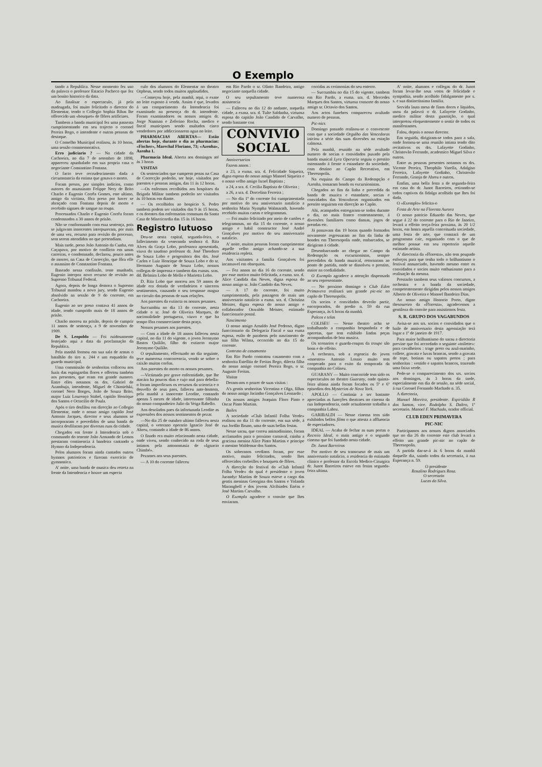O Exemplo
tando a Republica. Nesse momento fez uso da palavra o professor Estacio Pacheco que fez um bonito historico da data.
Ao finalisar o espectaculo, já pela madrugada, foi muito felicitado o director do Elementar, tendo o Collegio Sophia Ribas lhe offerecido um «bouquet» de flôres artificiaes.
Tambem a banda municipal fez uma passeata cumprimentando em seu trajecto o coronel Pereira Rego, o intendente e outras pessoas de destaque.
O Conselho Municipal realisou, ás 10 horas, uma sessão commemorativa.
Erro judiciario ? — Na cidade da Cachoeira, no dia 7 de setembro de 1898, appareceu apunhalado em sua propria casa o negociante Constantino Fontana.
O facto teve recrudescimento dada a circumstancia da estima que gosava o morto.
Foram presos, por simples indicios, como autores do assassinato Felippe Nery de Brito Charão e Eugenio Corrêa Gomes, este ultimo, amigo da victima, fôra preso por haver se abraçado com Fontana depois de morto e recebido signaes de sangue na roupa.
Processados Charão e Eugenio Corrêa foram condemnados a 30 annos de prisão.
Não se conformando com essa sentença, pois se julgavam innocentes interpuzeram, por mais de uma vez, recurso para revisão do processo, sem serem attendidos no que pretendiam.
Mais tarde, preso João Antonio da Cunha, em Caçapava, por motivo de conflicto em umas carreiras, e condemnado, declarou, pouco antes de morrer, na Casa de Correcção, que fôra elle o assassino de Constantino Fontana.
Baseado nessa confissão, teste munhada, Eugenio interpoz novo recurso de revisão ao Supremo Tribunal Federal.
Agora, depois de longa demora o Supremo Tribunal mandou a novo jury, sendo Eugenio absolvido na sessão de 9 do corrente, em Cachoeira.
Eugenio ao ser preso contava 41 annos de idade, tendo cumprido mais de 18 annos de prisão.
Charão morreu na prisão, depois de cumprir 11 annos de sentença, a 9 de novembro de 1909.
De S. Leopoldo — Foi ruidosamente festejado aqui a data da proclamação da Republica.
Pela manhã formou em sua sala de armas o batalhão do tiro n. 244 e um esquadrão da guarda municipal.
Uma commissão de senhoritas collocou nos fuzis das espingardas flores e offertou também aos presentes, que eram em grande numero. Entre elles notamos os drs. Gabriel de Azambuja, intendente, Miguel de Chimielski, coronel Nero Borges, João de Souza Brito, major Luiz Lourenço Stabel, capitão Henrique dos Santos e Octacilio de Paula.
Após o tiro desfilou em direcção ao Collegio Elementar, onde o nosso amigo capitão José Antonio Jacques, director e seus alumnos se incorporaram e precedidos de uma banda de musica desfilaram por diversas ruas da cidade.
Chegados em frente á Intendencia sob o commando do tenente João Armando de Lemos prestaram continencia á bandeira cantando o Hymno da Independencia.
Pelos alumnos foram ainda cantados outros hymnos patrioticos e fizeram exercicio de gymnastica.
A' noite, uma banda de musica deu retreta na frente da Intendencia e houve um especta
culo dos alumnos do Elementar no theatro Orpheus, sendo todos muitos applaudidos.
—Começou hoje, pela manhã, aqui, o exme no leite exposto á venda. Assim é que, levados á um compartimento da Intendencia foi examinado na presença do dr. intendente. Foram examinadores os nossos amigos dr. Jorge Naaman e Zeferino Rocha, medico e fiscal municipaes sendo multados cinco vendedores por addiccionarem agua no leite.
PHARMACIAS ABERTAS— Estão abertas hoje, durante o dia as pharmacias: «Fischer», Marechal Floriano, 73; «Azenha», Azenha 1.
Pharmacia Ideal. Aberta aos domingos até ás 3 horas
VISITAS
Os sentenciados que cumprem penas na Casa de Correcção poderão, ser hoje, visitados por parentes e pessoas amigas, das 11 ás 12 horas.
—Os enfermos recolhidos aos hospitaes da Brigada Militar tambem poderão ser visitados ás 10 horas em diante.
— Os recolhidos ao hospicio S. Pedro tambem podem ser visitados das 9 ás 15 horas, e os doentes das enfermarias communs da Santa Casa de Misericordia das 15 ás 16 horas.
Registro lutuoso
Deu-se nesta capital, segunda-feira, o fallecimento da veneranda senhora d. Rita Alves da Graça Lobo, professora aposentada, viuva do saudoso professor dr. José Theodoro de Souza Lobo e progenitora dos drs. José Carlos e Luiz Henrique de Souza Lobo e do sr. Hermano Augusto de Souza Lobo, nossos collegas de imprensa e tambem das exmas. sras. dd. Belmira Lobo de Mello e Marietta Lobo.
D. Rita Lobo que morreu aos 59 annos de idade era dotada de verdadeiros e sinceros sentimentos, causando o seu trespasse magua no circulo das pessoas de suas relações.
Aos parentes da extincta os nossos pesames.
Succumbiu no dia 13 do corrente, nesta cidade o sr. José de Oliveira Marques, de nacionalidade portugueza, viuvo e que ha tempo fôra commerciante desta praça.
Nossos pesames aos parentes.
— Com a idade de 18 annos falleceu nesta capital, no dia 11 do vigente, o joven Jeronymo Bastos Quilião, filho do extincto major Jeronymo Quilião.
O sepultamento, effectuado no dia seguinte, teve numerosa concorrencia, vendo se sobre o caixão muitas corôas.
Aos parentes do morto os nossos pesames.
—Victimada por grave enfermidade, que lhe atacára ha poucos dias e cujo mal para debella-o foram improficuos os recursos da sciencia e o desvello de seus paes, falleceu ante-hontem, pela manhã a innocente Leodite, contando apenas 5 mezes de idade, interessante filhinha do nosso companheiro Julio da Veiga Rabello.
Aos desolados paes da infortunada Leodite as expressões dos nossos sentimentos de pezar.
—No dia 25 de outubro ultimo falleceu nesta capital, o veterano operario Ignacio José de Abreu, contando a idade de 86 annos.
O finado era muito relacionado nesta cidade, onde viveu, sendo conhecido na roda de seus intimos pela antonomasia de «Ignacio Chimbé».
Pezames aos seus parentes.
— A 10 do corrente falleceu
em Rio Pardo o sr. Olinto Bandeira, antigo negociante naquella cidade.
O seu sepultamento teve numerosa assistencia
— Falleceu no dia 12 do andante, naquella cidade, a exma. sra. d. Tulte Saldanha, virtuosa esposa do capitão João Candido de Carvalho, sendo bastante con
CONVIVIO SOCIAL
Anniversarios
Fazem annos :
a 23, a exma. sra. d. Felicidade Siqueira, digna esposa do nosso amigo Manoel Siqueira e o nosso velho amigo Israel Baptista ;
a 24, a sra. d. Cecilia Baptista de Oliveira ;
a 26, a sra. d. Dorcelina Ferreira ;
— No dia 1º do corrente foi cumprimentada por motivo do seu anniversario natalicio a senhorita Maria Nympha Walmarath, havendo recebido muitas cartas e telegrammas.
— Foi muito felicitado por meio de cartões e telegrammas, no dia 15 do corrente, o nosso amigo e habil constructor José André Gonçalves por motivo do seu anniversario natalicio.
A' noite, muitas pessoas foram cumprimentar aquelle velho amigo achando-se a sua residencia repleta.
Aos visitantes a familia Gonçalves foi incansavel em obsequios.
— Fez annos no dia 16 do corrente, sendo por esse motivo muito felicitada, a exma. sra. d. Alice Candida das Neves, digna esposa do nosso amigo sr. João Candido das Neves.
— A 17 do corrente, foi muito cumprimentada, pela passagem de mais um anniversario natalicio a exma. sra. d. Christina Meister, digna esposa do nosso amigo e collaborador Oswaldo Meister, estimado funccionario postal.
Nascimento
O nosso amigo Arnaldo José Pedroso, digno funccionario da Delegacia Fiscal e sua exma esposa, estão de parabens pelo nascimento de sua filha Wilma, occorrido no dia 15 do corrente.
Contrato de casamento
Em Rio Pardo contratou casamento com a senhorita Estellita de Freitas Rego, dilecta filha do nosso amigo coronel Pereira Rego, o sr. Augusto Freitas.
Visitas
Deram-nos o prazer de suas visitas :
A's gentis senhoritas Vicentina e Olga, filhas do nosso amigo Jacintho Gonçalves Leonardo ;
Os nossos amigos Joaquim Floro Pinto e Oscar Pinto Martins.
Bailes
A sociedade «Club Infantil Folha Verde» realisou no dia 11 do corrente, em sua séde, á rua Jordão Bruno, uma de suas bellas festas.
Nesse sarau, que correu animadissimo, foram acclamados para o proximo carnaval, rainha a graciosa menina Alice Pinto Martins e principe o menino Waldemar dos Santos.
Os soberanos verdinos foram, por esse motivo, muito felicitados, sendo lhes offerecidos corbeilles e bouquets de flôres.
A direcção do festival do «Club Infantil Folha Verde» do qual é presidente o joven Jurandyr Martins de Souza esteve a cargo das gentis meninas Georgina dos Santos e Yolanda Maranghell e dos jovens Alcibiades Enéas e José Martins Carvalho.
O Exemplo agradece o convite que lhes enviaram.
corridas as cerimonias do seu enterro.
— Succumbiu no dia 15 do vigente, tambem em Rio Pardo, a exma. sra. d. Mercedes Marques dos Santos, virtuosa consorte do nosso amigo sr. Octavio dos Santos.
Aos actos funebres compareceu avultado numero de pessoas.
Pic-nics
Domingo passado realisou-se o convescote com que a sociedade Orgulho das Vencedoras iniciou a série das suas diversões na estação calmosa.
Pela manhã, reunido na séde avultado numero de socias e convidados puxado pela banda musical Lyra Operaria seguiu o prestito ostentando á frente o estandarte da sociedade, com destino ao Capão Recreativo, em Theresopolis.
Na esquina do Campo da Redempção e Azenha, tomaram bonds os excursionistas.
Chegados ao fim da linha e precedida da banda de muzica e estandarte, socias e convidados das Vencedoras organisados em prestito seguiram em direcção ao Capão.
Ahi, acampados entregaram-se todos durante o dia, no mais franco contentamento, á diversões familiares como dansas, jogos de prendas etc.
Já passavam das 19 horas quando formados novamente regressaram ao fim da linha de bondes em Theresopolis onde, embarcados, se dirigiram á cidade.
Desembarcando ao chegar no Campo da Redempção os excursionistas, sempre precedidos da banda muzical, retornaram ao ponto de partida, onde se dissolveu o prestito, maior na cordialidade.
O Exemplo agradece a attenção dispensada ao seu representante.
— No proximo domingo o Club Eden Primavera realisará um grande pic-nic no capão de Theresopolis.
Os socios e convidados deverão partir, encorporados, do predio n. 59 da rua Esperança, ás 6 horas da manhã.
Palcos e telas
COLISEU — Nesse theatro acha se trabalhando a companhia hespanhola e de operetas, que tem exhibido lindas peças acompanhadas de boa musica.
Os scenarios e guarda-roupas da troupe são bons e de effeito.
A orchestra, sob a regencia do joven «maestro» Antonio Lossio muito tem cooperado para o exito da temporada da companhia no Coliseu.
GUARANY — Muito concorride tem sido os espectaculos no theatro Guarany, onde quinta-feira ultima ainda foram focados os 5º e 6º episodios dos Mysterios de Nova York.
APOLLO — Continúa a ser bastante apreciadas as funcções theatraes no cinema da rua Independencia, onde actualmente trabalha a companhia Lahoz.
GARIBALDI — Nesse cinema tem sido exhibidos bellos films o que attesta a affluencia de espectadores.
IDEAL — Acaba de fechar as suas portas o Recreio Ideal, o mais antigo e o segundo cinema que foi fundado nesta cidade.
Dr. Junot Barreiros
Por motivo de seu transcurso de mais um anniversario natalicio, a residencia do estimado clinico e professor da Escola Medico-Cirurgica dr. Junot Barreiros esteve em festas segunda-feira ultima.
A' noite, alumnos e collegas do dr. Junot foram levar-lhe seus votos de felicidade e sympathia, sendo acolhido fidalgamente por s. s. e sua distinctissima familia.
Servida lauta mesa de finos doces e liquidos, usou da palavrá o dr. Lafayette Godinho, medico militar desta guarnição, o qual interpretou eloquentemente o sentir de todos os manifestantes.
Falou, depois o nosso director.
Em seguida, dirigiram-se todos para a sala, onde formou-se uma reunião intima tendo dito recitativos os drs. Lafayette Godinho, Christovão Ferrando, academico Miguel Silva e outros.
Entre as pessoas presentes notamos os drs. Vicente Pereira, Theophilo Varella, Adalgiso Ferreira, Lafayette Godinho, Christovão Ferrando, Granja de Abreu e outros.
Emfim, uma bella festa a de segunda-feira em casa do dr. Junot Barreiros, retirando-se todos captivos da fidalga acolhida que lhes foi dada.
O «Exemplo» felicita-o
Festa de Arte na Floresta Aurora
O nosso patricio Eduardo das Neves, que segue á 22 do corrente para o Rio de Janeiro, levará a effeito terça-feira proxima, ás 20 1/2 horas, em honra aquella conceituada sociedade, uma festa de arte, que constará de um programma caic, organisado com o que de melhor possue em seu repertorio aquelle estimado artista.
A' directoria da «Floresta», não tem poupado esforços para que tenha todo o brilhantismo o festival annunciado, havendo mesmo entre os convidados e socios muito enthusiasmo para a realisação da mesma.
Prestarão tambem seus valiosos concursos, a orchestra e a banda da sociedade, competentemente dirigidas pelos nossos amigos Alberto de Oliveira e Manoel Bandeira Dias.
Ao nosso amigo Honorio Porto, digno thesoureiro da «Floresta», agradecemos a gentileza do convite para assistirmos festa.
S. R. GRUPO DOS VAGABUNDOS
Avisa-se aos srs. socios e convidados que o baile de anniversario desta agremiação terá logar a 1º de janeiro de 1917.
Para maior brilhantismo do sarau a directoria previne que foi accordado o seguinte «toilette»: para cavalheiros : trage preto ou azul-marinho, collete, gravata e luvas brancas, sendo a gravata de tope, botinas ou sapatos pretos ; para senhoritas : vestido e sapatos brancos, trazendo uma faixa verde.
Pede-se o comparecimento dos srs. socios aos domingos, ás 3 horas da tarde, especialmente em dia de sessão, na séde social, á rua Coronel Fernando Machado n. 35.
A directoria,
Manoel Moreira, presidente. Espiridião R dos Santos, vice. Rodolpho S. Daltro, 1º secretario. Manoel F. Machado, orador official.
CLUB EDEN PRIMAVERA
PIC-NIC
Participamos aos nossos dignos associados que no dia 26 do corrente este club levará a effeito um grande pic-nic no capão de Theresopolis.
A partida dar-se-á ás 6 horas da manhã daquelle dia, saindo todos da secretaria, á rua Esperança n. 59.
O presidente
Rosalino Rodrigues Rosa.
O secretario
Lucas da Silva.